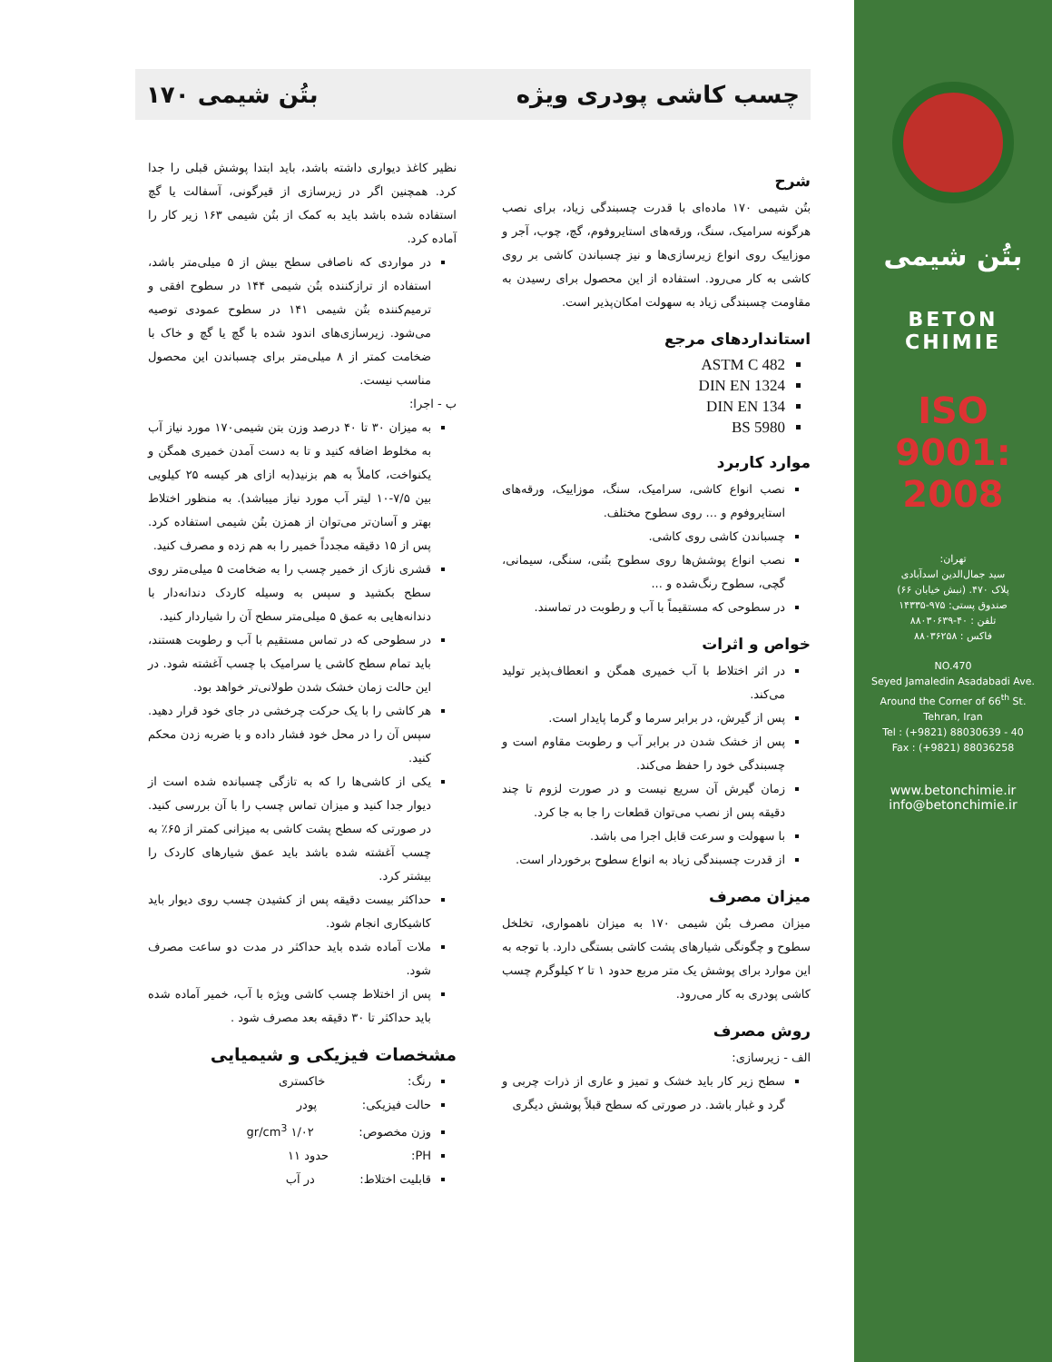بتُن شیمی
BETON
CHIMIE
ISO 9001: 2008
تهران:
سید جمال‌الدین اسدآبادی
پلاک ۴۷۰. (نبش خیابان ۶۶)
صندوق پستی: ۹۷۵-۱۴۳۳۵
تلفن : ۴۰-۸۸۰۳۰۶۳۹
فاکس : ۸۸۰۳۶۲۵۸
NO.470
Seyed Jamaledin Asadabadi Ave.
Around the Corner of 66<sup>th</sup> St.
Tehran, Iran
Tel : (+9821) 88030639 - 40
Fax : (+9821) 88036258
www.betonchimie.ir
info@betonchimie.ir
چسب کاشی پودری ویژه بتُن شیمی ۱۷۰
شرح
بتُن شیمی ۱۷۰ ماده‌ای با قدرت چسبندگی زیاد، برای نصب هرگونه سرامیک، سنگ، ورقه‌های استایروفوم، گچ، چوب، آجر و موزاییک روی انواع زیرسازی‌ها و نیز چسباندن کاشی بر روی کاشی به کار می‌رود. استفاده از این محصول برای رسیدن به مقاومت چسبندگی زیاد به سهولت امکان‌پذیر است.
استانداردهای مرجع
ASTM C 482
DIN EN 1324
DIN EN 134
BS 5980
موارد کاربرد
نصب انواع کاشی، سرامیک، سنگ، موزاییک، ورقه‌های استایروفوم و ... روی سطوح مختلف.
چسباندن کاشی روی کاشی.
نصب انواع پوشش‌ها روی سطوح بتُنی، سنگی، سیمانی، گچی، سطوح رنگ‌شده و ...
در سطوحی که مستقیماً با آب و رطوبت در تماسند.
خواص و اثرات
در اثر اختلاط با آب خمیری همگن و انعطاف‌پذیر تولید می‌کند.
پس از گیرش، در برابر سرما و گرما پایدار است.
پس از خشک شدن در برابر آب و رطوبت مقاوم است و چسبندگی خود را حفظ می‌کند.
زمان گیرش آن سریع نیست و در صورت لزوم تا چند دقیقه پس از نصب می‌توان قطعات را جا به جا کرد.
با سهولت و سرعت قابل اجرا می باشد.
از قدرت چسبندگی زیاد به انواع سطوح برخوردار است.
میزان مصرف
میزان مصرف بتُن شیمی ۱۷۰ به میزان ناهمواری، تخلخل سطوح و چگونگی شیارهای پشت کاشی بستگی دارد. با توجه به این موارد برای پوشش یک متر مربع حدود ۱ تا ۲ کیلوگرم چسب کاشی پودری به کار می‌رود.
روش مصرف
الف - زیرسازی:
سطح زیر کار باید خشک و تمیز و عاری از ذرات چربی و گرد و غبار باشد. در صورتی که سطح قبلاً پوشش دیگری
نظیر کاغذ دیواری داشته باشد، باید ابتدا پوشش قبلی را جدا کرد. همچنین اگر در زیرسازی از قیرگونی، آسفالت یا گچ استفاده شده باشد باید به کمک از بتُن شیمی ۱۶۳ زیر کار را آماده کرد.
در مواردی که ناصافی سطح بیش از ۵ میلی‌متر باشد، استفاده از تراز‌کننده بتُن شیمی ۱۴۴ در سطوح افقی و ترمیم‌کننده بتُن شیمی ۱۴۱ در سطوح عمودی توصیه می‌شود. زیرسازی‌های اندود شده با گچ یا گچ و خاک با ضخامت کمتر از ۸ میلی‌متر برای چسباندن این محصول مناسب نیست.
ب - اجرا:
به میزان ۳۰ تا ۴۰ درصد وزن بتن شیمی۱۷۰ مورد نیاز آب به مخلوط اضافه کنید و تا به دست آمدن خمیری همگن و یکنواخت، کاملاً به هم بزنید(به ازای هر کیسه ۲۵ کیلویی بین ۷/۵-۱۰ لیتر آب مورد نیاز میباشد). به منظور اختلاط بهتر و آسان‌تر می‌توان از همزن بتُن شیمی استفاده کرد. پس از ۱۵ دقیقه مجدداً خمیر را به هم زده و مصرف کنید.
قشری نازک از خمیر چسب را به ضخامت ۵ میلی‌متر روی سطح بکشید و سپس به وسیله کاردک دندانه‌دار با دندانه‌هایی به عمق ۵ میلی‌متر سطح آن را شیاردار کنید.
در سطوحی که در تماس مستقیم با آب و رطوبت هستند، باید تمام سطح کاشی یا سرامیک با چسب آغشته شود. در این حالت زمان خشک شدن طولانی‌تر خواهد بود.
هر کاشی را با یک حرکت چرخشی در جای خود قرار دهید. سپس آن را در محل خود فشار داده و با ضربه زدن محکم کنید.
یکی از کاشی‌ها را که به تازگی چسبانده شده است از دیوار جدا کنید و میزان تماس چسب را با آن بررسی کنید. در صورتی که سطح پشت کاشی به میزانی کمتر از ۶۵٪ به چسب آغشته شده باشد باید عمق شیارهای کاردک را بیشتر کرد.
حداکثر بیست دقیقه پس از کشیدن چسب روی دیوار باید کاشیکاری انجام شود.
ملات آماده شده باید حداکثر در مدت دو ساعت مصرف شود.
پس از اختلاط چسب کاشی ویژه با آب، خمیر آماده شده باید حداکثر تا ۳۰ دقیقه بعد مصرف شود .
مشخصات فیزیکی و شیمیایی
رنگ: خاکستری
حالت فیزیکی: پودر
وزن مخصوص: ۱/۰۲ gr/cm<sup>3</sup>
PH: حدود ۱۱
قابلیت اختلاط: در آب